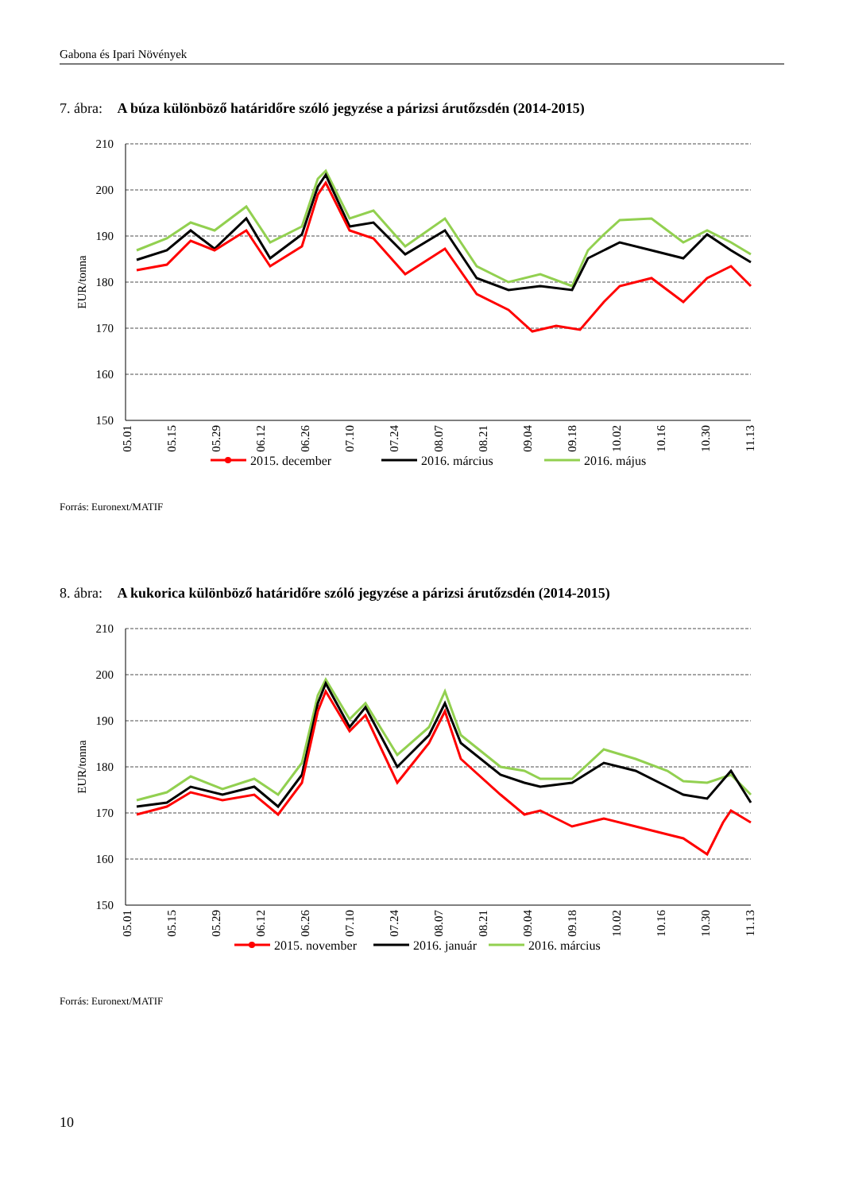Gabona és Ipari Növények
7. ábra: A búza különböző határidőre szóló jegyzése a párizsi árutőzsdén (2014-2015)
210
200
190
180
170
160
150
EUR/tonna
05.01
05.15
05.29
06.12
06.26
07.10
07.24
08.07
08.21
09.04
09.18
10.02
10.16
10.30
11.13
2015. december
2016. március
2016. május
Forrás: Euronext/MATIF
8. ábra: A kukorica különböző határidőre szóló jegyzése a párizsi árutőzsdén (2014-2015)
210
200
190
180
170
160
150
EUR/tonna
05.01
05.15
05.29
06.12
06.26
07.10
07.24
08.07
08.21
09.04
09.18
10.02
10.16
10.30
11.13
2015. november
2016. január
2016. március
Forrás: Euronext/MATIF
10